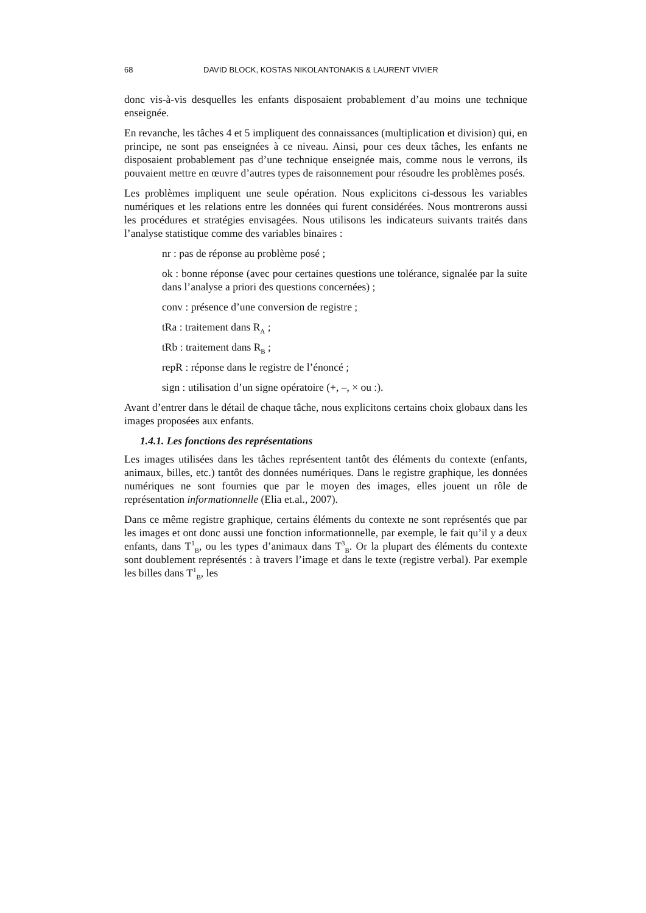68 DAVID BLOCK, KOSTAS NIKOLANTONAKIS & LAURENT VIVIER
donc vis-à-vis desquelles les enfants disposaient probablement d’au moins une technique enseignée.
En revanche, les tâches 4 et 5 impliquent des connaissances (multiplication et division) qui, en principe, ne sont pas enseignées à ce niveau. Ainsi, pour ces deux tâches, les enfants ne disposaient probablement pas d’une technique enseignée mais, comme nous le verrons, ils pouvaient mettre en œuvre d’autres types de raisonnement pour résoudre les problèmes posés.
Les problèmes impliquent une seule opération. Nous explicitons ci-dessous les variables numériques et les relations entre les données qui furent considérées. Nous montrerons aussi les procédures et stratégies envisagées. Nous utilisons les indicateurs suivants traités dans l’analyse statistique comme des variables binaires :
nr : pas de réponse au problème posé ;
ok : bonne réponse (avec pour certaines questions une tolérance, signalée par la suite dans l’analyse a priori des questions concernées) ;
conv : présence d’une conversion de registre ;
tRa : traitement dans R<sub>A</sub> ;
tRb : traitement dans R<sub>B</sub> ;
repR : réponse dans le registre de l’énoncé ;
sign : utilisation d’un signe opératoire (+, –, × ou :).
Avant d’entrer dans le détail de chaque tâche, nous explicitons certains choix globaux dans les images proposées aux enfants.
1.4.1. Les fonctions des représentations
Les images utilisées dans les tâches représentent tantôt des éléments du contexte (enfants, animaux, billes, etc.) tantôt des données numériques. Dans le registre graphique, les données numériques ne sont fournies que par le moyen des images, elles jouent un rôle de représentation informationnelle (Elia et.al., 2007).
Dans ce même registre graphique, certains éléments du contexte ne sont représentés que par les images et ont donc aussi une fonction informationnelle, par exemple, le fait qu’il y a deux enfants, dans T<sup>1</sup><sub>B</sub>, ou les types d’animaux dans T<sup>3</sup><sub>B</sub>. Or la plupart des éléments du contexte sont doublement représentés : à travers l’image et dans le texte (registre verbal). Par exemple les billes dans T<sup>1</sup><sub>B</sub>, les